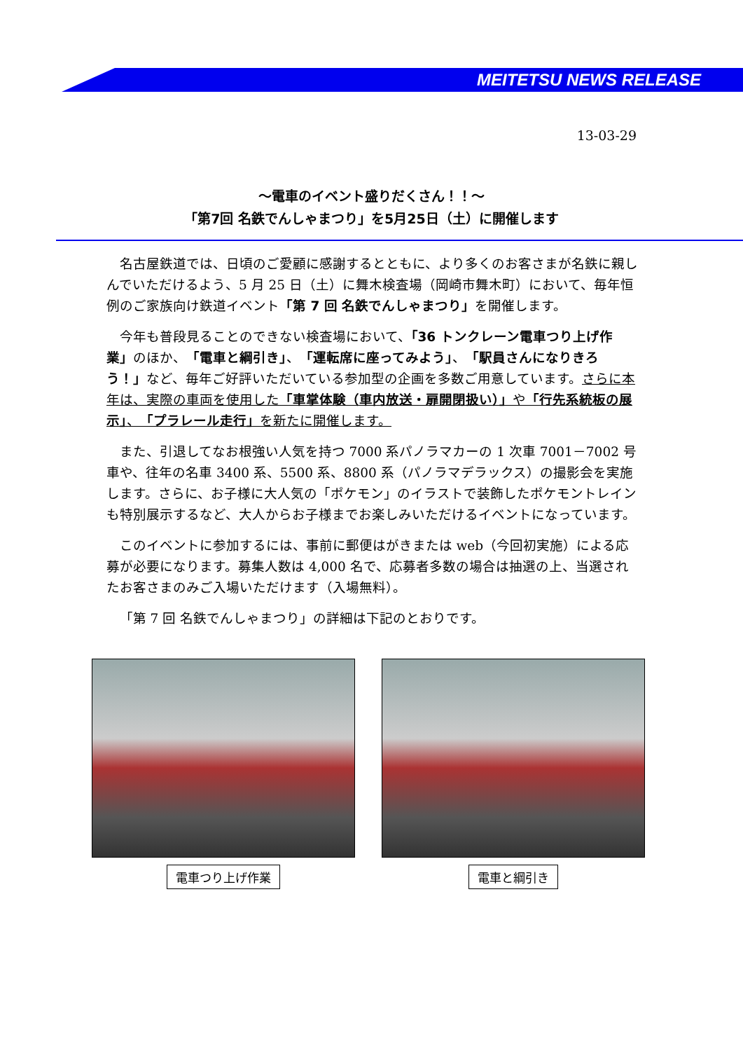MEITETSU NEWS RELEASE
13-03-29
～電車のイベント盛りだくさん！！～
「第7回 名鉄でんしゃまつり」を5月25日（土）に開催します
名古屋鉄道では、日頃のご愛顧に感謝するとともに、より多くのお客さまが名鉄に親しんでいただけるよう、5 月 25 日（土）に舞木検査場（岡崎市舞木町）において、毎年恒例のご家族向け鉄道イベント「第 7 回 名鉄でんしゃまつり」を開催します。
今年も普段見ることのできない検査場において、「36 トンクレーン電車つり上げ作業」のほか、「電車と綱引き」、「運転席に座ってみよう」、「駅員さんになりきろう！」など、毎年ご好評いただいている参加型の企画を多数ご用意しています。さらに本年は、実際の車両を使用した「車掌体験（車内放送・扉開閉扱い）」や「行先系統板の展示」、「プラレール走行」を新たに開催します。
また、引退してなお根強い人気を持つ 7000 系パノラマカーの 1 次車 7001－7002 号車や、往年の名車 3400 系、5500 系、8800 系（パノラマデラックス）の撮影会を実施します。さらに、お子様に大人気の「ポケモン」のイラストで装飾したポケモントレインも特別展示するなど、大人からお子様までお楽しみいただけるイベントになっています。
このイベントに参加するには、事前に郵便はがきまたは web（今回初実施）による応募が必要になります。募集人数は 4,000 名で、応募者多数の場合は抽選の上、当選されたお客さまのみご入場いただけます（入場無料）。
「第 7 回 名鉄でんしゃまつり」の詳細は下記のとおりです。
電車つり上げ作業 電車と綱引き